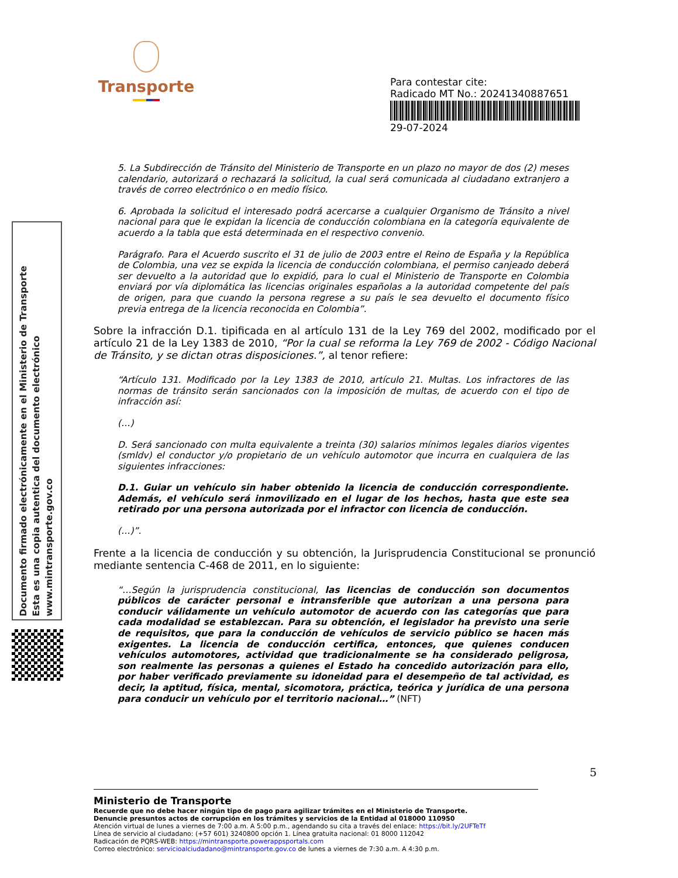Transporte
Para contestar cite:
Radicado MT No.: 20241340887651
29-07-2024
Documento firmado electrónicamente en el Ministerio de Transporte
Esta es una copia autentica del documento electrónico
www.mintransporte.gov.co
5. La Subdirección de Tránsito del Ministerio de Transporte en un plazo no mayor de dos (2) meses calendario, autorizará o rechazará la solicitud, la cual será comunicada al ciudadano extranjero a través de correo electrónico o en medio físico.
6. Aprobada la solicitud el interesado podrá acercarse a cualquier Organismo de Tránsito a nivel nacional para que le expidan la licencia de conducción colombiana en la categoría equivalente de acuerdo a la tabla que está determinada en el respectivo convenio.
Parágrafo. Para el Acuerdo suscrito el 31 de julio de 2003 entre el Reino de España y la República de Colombia, una vez se expida la licencia de conducción colombiana, el permiso canjeado deberá ser devuelto a la autoridad que lo expidió, para lo cual el Ministerio de Transporte en Colombia enviará por vía diplomática las licencias originales españolas a la autoridad competente del país de origen, para que cuando la persona regrese a su país le sea devuelto el documento físico previa entrega de la licencia reconocida en Colombia”.
Sobre la infracción D.1. tipificada en al artículo 131 de la Ley 769 del 2002, modificado por el artículo 21 de la Ley 1383 de 2010, “Por la cual se reforma la Ley 769 de 2002 - Código Nacional de Tránsito, y se dictan otras disposiciones.”, al tenor refiere:
“Artículo 131. Modificado por la Ley 1383 de 2010, artículo 21. Multas. Los infractores de las normas de tránsito serán sancionados con la imposición de multas, de acuerdo con el tipo de infracción así:
(…)
D. Será sancionado con multa equivalente a treinta (30) salarios mínimos legales diarios vigentes (smldv) el conductor y/o propietario de un vehículo automotor que incurra en cualquiera de las siguientes infracciones:
D.1. Guiar un vehículo sin haber obtenido la licencia de conducción correspondiente. Además, el vehículo será inmovilizado en el lugar de los hechos, hasta que este sea retirado por una persona autorizada por el infractor con licencia de conducción.
(…)”.
Frente a la licencia de conducción y su obtención, la Jurisprudencia Constitucional se pronunció mediante sentencia C-468 de 2011, en lo siguiente:
“…Según la jurisprudencia constitucional, las licencias de conducción son documentos públicos de carácter personal e intransferible que autorizan a una persona para conducir válidamente un vehículo automotor de acuerdo con las categorías que para cada modalidad se establezcan. Para su obtención, el legislador ha previsto una serie de requisitos, que para la conducción de vehículos de servicio público se hacen más exigentes. La licencia de conducción certifica, entonces, que quienes conducen vehículos automotores, actividad que tradicionalmente se ha considerado peligrosa, son realmente las personas a quienes el Estado ha concedido autorización para ello, por haber verificado previamente su idoneidad para el desempeño de tal actividad, es decir, la aptitud, física, mental, sicomotora, práctica, teórica y jurídica de una persona para conducir un vehículo por el territorio nacional…” (NFT)
5
Ministerio de Transporte
Recuerde que no debe hacer ningún tipo de pago para agilizar trámites en el Ministerio de Transporte.
Denuncie presuntos actos de corrupción en los trámites y servicios de la Entidad al 018000 110950
Atención virtual de lunes a viernes de 7:00 a.m. A 5:00 p.m., agendando su cita a través del enlace: https://bit.ly/2UFTeTf
Línea de servicio al ciudadano: (+57 601) 3240800 opción 1. Línea gratuita nacional: 01 8000 112042
Radicación de PQRS-WEB: https://mintransporte.powerappsportals.com
Correo electrónico: servicioalciudadano@mintransporte.gov.co de lunes a viernes de 7:30 a.m. A 4:30 p.m.